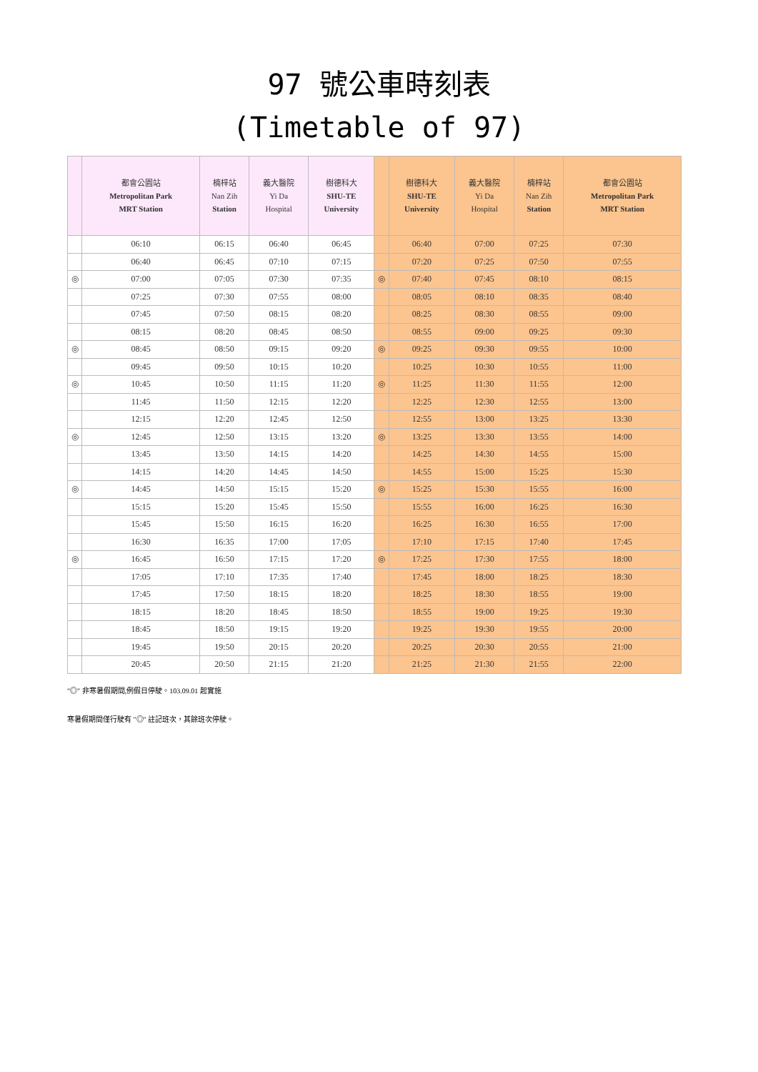97 號公車時刻表
(Timetable of 97)
| | 都會公園站 Metropolitan Park MRT Station | 楠梓站 Nan Zih Station | 義大醫院 Yi Da Hospital | 樹德科大 SHU-TE University | | 樹德科大 SHU-TE University | 義大醫院 Yi Da Hospital | 楠梓站 Nan Zih Station | 都會公園站 Metropolitan Park MRT Station |
| --- | --- | --- | --- | --- | --- | --- | --- | --- | --- |
| | 06:10 | 06:15 | 06:40 | 06:45 | | 06:40 | 07:00 | 07:25 | 07:30 |
| | 06:40 | 06:45 | 07:10 | 07:15 | | 07:20 | 07:25 | 07:50 | 07:55 |
| ◎ | 07:00 | 07:05 | 07:30 | 07:35 | ◎ | 07:40 | 07:45 | 08:10 | 08:15 |
| | 07:25 | 07:30 | 07:55 | 08:00 | | 08:05 | 08:10 | 08:35 | 08:40 |
| | 07:45 | 07:50 | 08:15 | 08:20 | | 08:25 | 08:30 | 08:55 | 09:00 |
| | 08:15 | 08:20 | 08:45 | 08:50 | | 08:55 | 09:00 | 09:25 | 09:30 |
| ◎ | 08:45 | 08:50 | 09:15 | 09:20 | ◎ | 09:25 | 09:30 | 09:55 | 10:00 |
| | 09:45 | 09:50 | 10:15 | 10:20 | | 10:25 | 10:30 | 10:55 | 11:00 |
| ◎ | 10:45 | 10:50 | 11:15 | 11:20 | ◎ | 11:25 | 11:30 | 11:55 | 12:00 |
| | 11:45 | 11:50 | 12:15 | 12:20 | | 12:25 | 12:30 | 12:55 | 13:00 |
| | 12:15 | 12:20 | 12:45 | 12:50 | | 12:55 | 13:00 | 13:25 | 13:30 |
| ◎ | 12:45 | 12:50 | 13:15 | 13:20 | ◎ | 13:25 | 13:30 | 13:55 | 14:00 |
| | 13:45 | 13:50 | 14:15 | 14:20 | | 14:25 | 14:30 | 14:55 | 15:00 |
| | 14:15 | 14:20 | 14:45 | 14:50 | | 14:55 | 15:00 | 15:25 | 15:30 |
| ◎ | 14:45 | 14:50 | 15:15 | 15:20 | ◎ | 15:25 | 15:30 | 15:55 | 16:00 |
| | 15:15 | 15:20 | 15:45 | 15:50 | | 15:55 | 16:00 | 16:25 | 16:30 |
| | 15:45 | 15:50 | 16:15 | 16:20 | | 16:25 | 16:30 | 16:55 | 17:00 |
| | 16:30 | 16:35 | 17:00 | 17:05 | | 17:10 | 17:15 | 17:40 | 17:45 |
| ◎ | 16:45 | 16:50 | 17:15 | 17:20 | ◎ | 17:25 | 17:30 | 17:55 | 18:00 |
| | 17:05 | 17:10 | 17:35 | 17:40 | | 17:45 | 18:00 | 18:25 | 18:30 |
| | 17:45 | 17:50 | 18:15 | 18:20 | | 18:25 | 18:30 | 18:55 | 19:00 |
| | 18:15 | 18:20 | 18:45 | 18:50 | | 18:55 | 19:00 | 19:25 | 19:30 |
| | 18:45 | 18:50 | 19:15 | 19:20 | | 19:25 | 19:30 | 19:55 | 20:00 |
| | 19:45 | 19:50 | 20:15 | 20:20 | | 20:25 | 20:30 | 20:55 | 21:00 |
| | 20:45 | 20:50 | 21:15 | 21:20 | | 21:25 | 21:30 | 21:55 | 22:00 |
"◎" 非寒暑假期間,例假日停駛。103.09.01 起實施
寒暑假期間僅行駛有 "◎" 註記班次，其餘班次停駛。